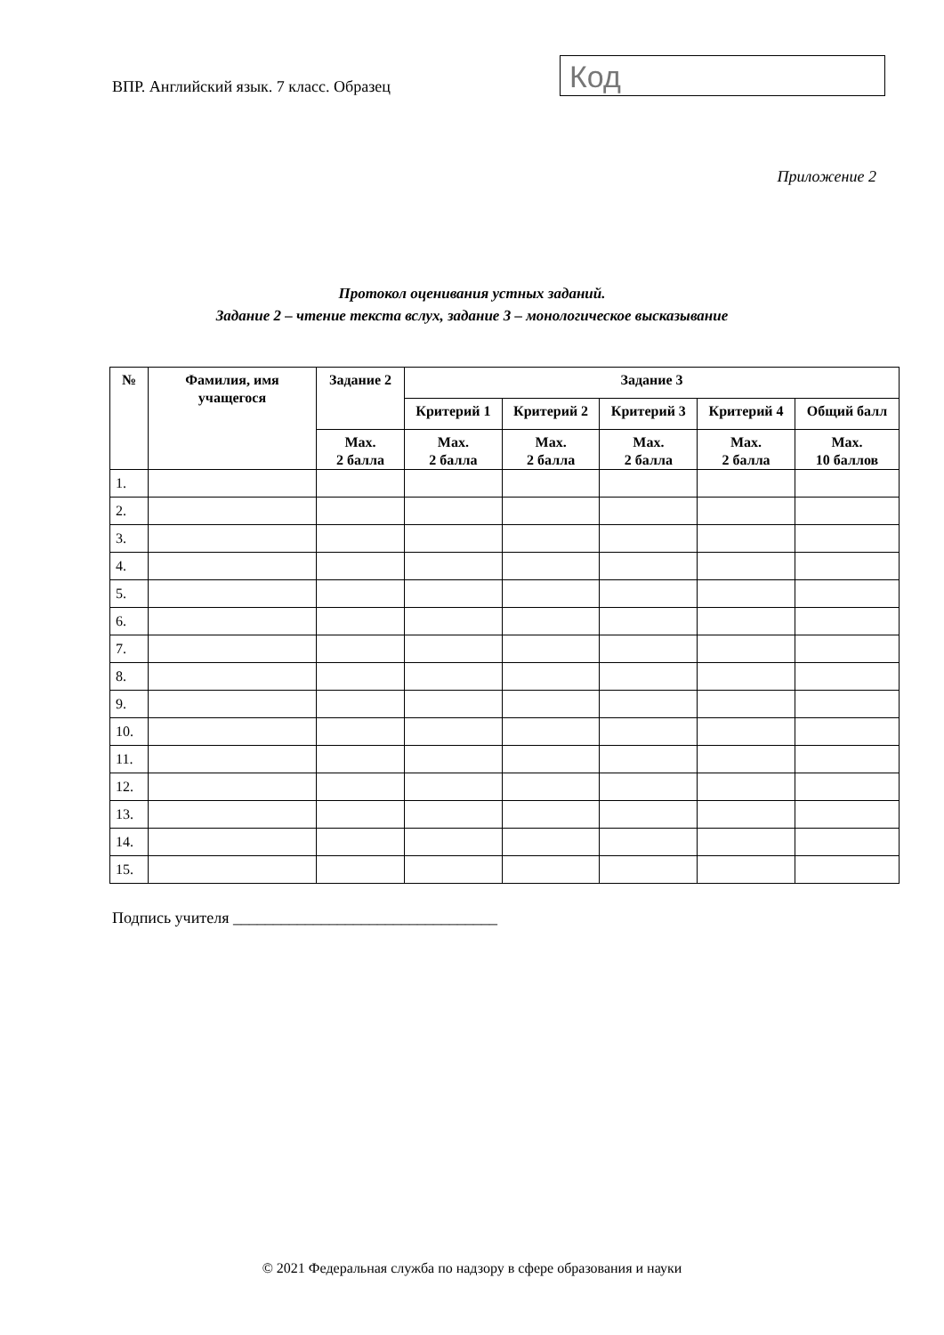ВПР. Английский язык. 7 класс. Образец
Код
Приложение 2
Протокол оценивания устных заданий.
Задание 2 – чтение текста вслух, задание 3 – монологическое высказывание
| № | Фамилия, имя учащегося | Задание 2 | Задание 3 | | | | |
| --- | --- | --- | --- | --- | --- | --- | --- |
| | | | Критерий 1 | Критерий 2 | Критерий 3 | Критерий 4 | Общий балл |
| | | Max. 2 балла | Max. 2 балла | Max. 2 балла | Max. 2 балла | Max. 2 балла | Max. 10 баллов |
| 1. | | | | | | | |
| 2. | | | | | | | |
| 3. | | | | | | | |
| 4. | | | | | | | |
| 5. | | | | | | | |
| 6. | | | | | | | |
| 7. | | | | | | | |
| 8. | | | | | | | |
| 9. | | | | | | | |
| 10. | | | | | | | |
| 11. | | | | | | | |
| 12. | | | | | | | |
| 13. | | | | | | | |
| 14. | | | | | | | |
| 15. | | | | | | | |
Подпись учителя _________________________________
© 2021 Федеральная служба по надзору в сфере образования и науки